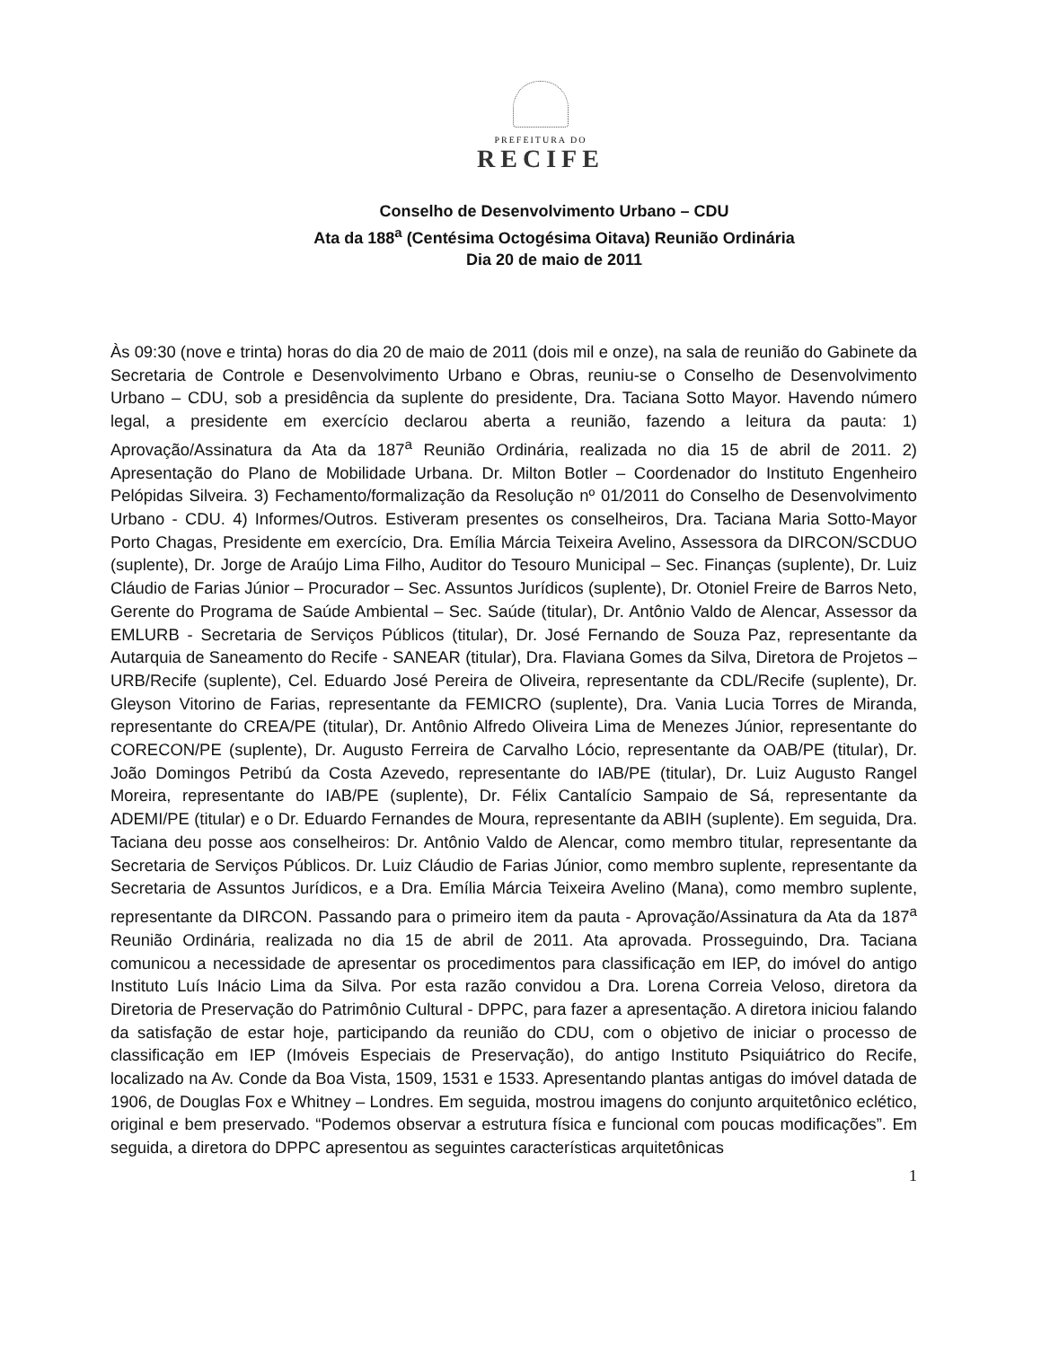PREFEITURA DO
RECIFE
Conselho de Desenvolvimento Urbano – CDU
Ata da 188<sup>a</sup> (Centésima Octogésima Oitava) Reunião Ordinária
Dia 20 de maio de 2011
Às 09:30 (nove e trinta) horas do dia 20 de maio de 2011 (dois mil e onze), na sala de reunião do Gabinete da Secretaria de Controle e Desenvolvimento Urbano e Obras, reuniu-se o Conselho de Desenvolvimento Urbano – CDU, sob a presidência da suplente do presidente, Dra. Taciana Sotto Mayor. Havendo número legal, a presidente em exercício declarou aberta a reunião, fazendo a leitura da pauta: 1) Aprovação/Assinatura da Ata da 187<sup>a</sup> Reunião Ordinária, realizada no dia 15 de abril de 2011. 2) Apresentação do Plano de Mobilidade Urbana. Dr. Milton Botler – Coordenador do Instituto Engenheiro Pelópidas Silveira. 3) Fechamento/formalização da Resolução nº 01/2011 do Conselho de Desenvolvimento Urbano - CDU. 4) Informes/Outros. Estiveram presentes os conselheiros, Dra. Taciana Maria Sotto-Mayor Porto Chagas, Presidente em exercício, Dra. Emília Márcia Teixeira Avelino, Assessora da DIRCON/SCDUO (suplente), Dr. Jorge de Araújo Lima Filho, Auditor do Tesouro Municipal – Sec. Finanças (suplente), Dr. Luiz Cláudio de Farias Júnior – Procurador – Sec. Assuntos Jurídicos (suplente), Dr. Otoniel Freire de Barros Neto, Gerente do Programa de Saúde Ambiental – Sec. Saúde (titular), Dr. Antônio Valdo de Alencar, Assessor da EMLURB - Secretaria de Serviços Públicos (titular), Dr. José Fernando de Souza Paz, representante da Autarquia de Saneamento do Recife - SANEAR (titular), Dra. Flaviana Gomes da Silva, Diretora de Projetos – URB/Recife (suplente), Cel. Eduardo José Pereira de Oliveira, representante da CDL/Recife (suplente), Dr. Gleyson Vitorino de Farias, representante da FEMICRO (suplente), Dra. Vania Lucia Torres de Miranda, representante do CREA/PE (titular), Dr. Antônio Alfredo Oliveira Lima de Menezes Júnior, representante do CORECON/PE (suplente), Dr. Augusto Ferreira de Carvalho Lócio, representante da OAB/PE (titular), Dr. João Domingos Petribú da Costa Azevedo, representante do IAB/PE (titular), Dr. Luiz Augusto Rangel Moreira, representante do IAB/PE (suplente), Dr. Félix Cantalício Sampaio de Sá, representante da ADEMI/PE (titular) e o Dr. Eduardo Fernandes de Moura, representante da ABIH (suplente). Em seguida, Dra. Taciana deu posse aos conselheiros: Dr. Antônio Valdo de Alencar, como membro titular, representante da Secretaria de Serviços Públicos. Dr. Luiz Cláudio de Farias Júnior, como membro suplente, representante da Secretaria de Assuntos Jurídicos, e a Dra. Emília Márcia Teixeira Avelino (Mana), como membro suplente, representante da DIRCON. Passando para o primeiro item da pauta - Aprovação/Assinatura da Ata da 187<sup>a</sup> Reunião Ordinária, realizada no dia 15 de abril de 2011. Ata aprovada. Prosseguindo, Dra. Taciana comunicou a necessidade de apresentar os procedimentos para classificação em IEP, do imóvel do antigo Instituto Luís Inácio Lima da Silva. Por esta razão convidou a Dra. Lorena Correia Veloso, diretora da Diretoria de Preservação do Patrimônio Cultural - DPPC, para fazer a apresentação. A diretora iniciou falando da satisfação de estar hoje, participando da reunião do CDU, com o objetivo de iniciar o processo de classificação em IEP (Imóveis Especiais de Preservação), do antigo Instituto Psiquiátrico do Recife, localizado na Av. Conde da Boa Vista, 1509, 1531 e 1533. Apresentando plantas antigas do imóvel datada de 1906, de Douglas Fox e Whitney – Londres. Em seguida, mostrou imagens do conjunto arquitetônico eclético, original e bem preservado. “Podemos observar a estrutura física e funcional com poucas modificações”. Em seguida, a diretora do DPPC apresentou as seguintes características arquitetônicas
1